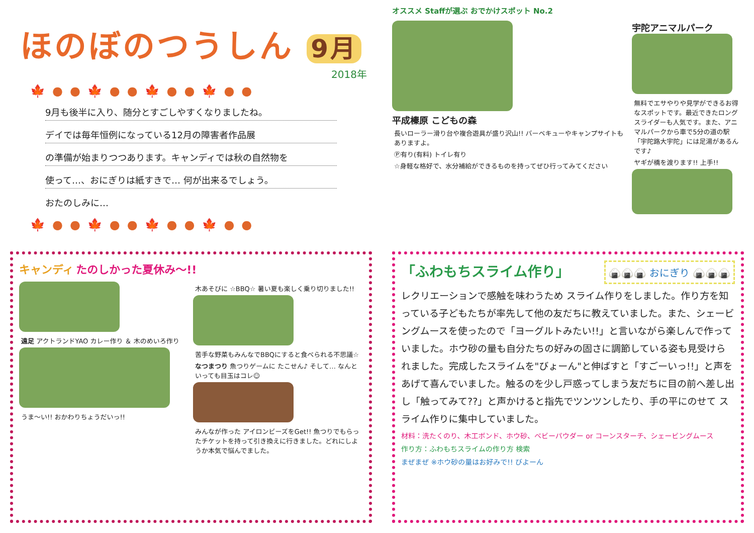ほのぼのつうしん 9月
2018年
🍁●●🍁●●🍁●●🍁●●
9月も後半に入り、随分とすごしやすくなりましたね。
デイでは毎年恒例になっている12月の障害者作品展
の準備が始まりつつあります。キャンディでは秋の自然物を
使って…、おにぎりは紙すきで… 何が出来るでしょう。
おたのしみに…
🍁●●🍁●●🍁●●🍁●●
オススメ Staffが選ぶ おでかけスポット No.2
平成榛原 こどもの森
長いローラー滑り台や複合遊具が盛り沢山!! バーベキューやキャンプサイトもありますよ。
Ⓟ有り(有料) トイレ有り
☆身軽な格好で、水分補給ができるものを持ってぜひ行ってみてください
宇陀アニマルパーク
無料でエサやりや見学ができるお得なスポットです。最近できたロングスライダーも人気です。また、アニマルパークから車で5分の道の駅「宇陀路大宇陀」には足湯があるんです♪
ヤギが橋を渡ります!! 上手!!
キャンディ たのしかった夏休み～!!
遠足 アクトランドYAO カレー作り ＆ 木のめいろ作り
うま～い!! おかわりちょうだいっ!!
木あそびに ☆BBQ☆ 暑い夏も楽しく乗り切りました!!
苦手な野菜もみんなでBBQにすると食べられる不思議☆
なつまつり 魚つりゲームに たこせん♪ そして… なんといっても目玉はコレ☺
みんなが作った アイロンビーズをGet!! 魚つりでもらったチケットを持って引き換えに行きました。どれにしようか本気で悩んでました。
「ふわもちスライム作り」
🍙🍙🍙 おにぎり 🍙🍙🍙
レクリエーションで感触を味わうため スライム作りをしました。作り方を知っている子どもたちが率先して他の友だちに教えていました。また、シェービングムースを使ったので「ヨーグルトみたい!!」と言いながら楽しんで作っていました。ホウ砂の量も自分たちの好みの固さに調節している姿も見受けられました。完成したスライムを"びょーん"と伸ばすと「すごーいっ!!」と声をあげて喜んでいました。触るのを少し戸惑ってしまう友だちに目の前へ差し出し「触ってみて??」と声かけると指先でツンツンしたり、手の平にのせて スライム作りに集中していました。
材料：洗たくのり、木工ボンド、ホウ砂、ベビーパウダー or コーンスターチ、シェービングムース
作り方：ふわもちスライムの作り方 検索
まぜまぜ ※ホウ砂の量はお好みで!! びよーん